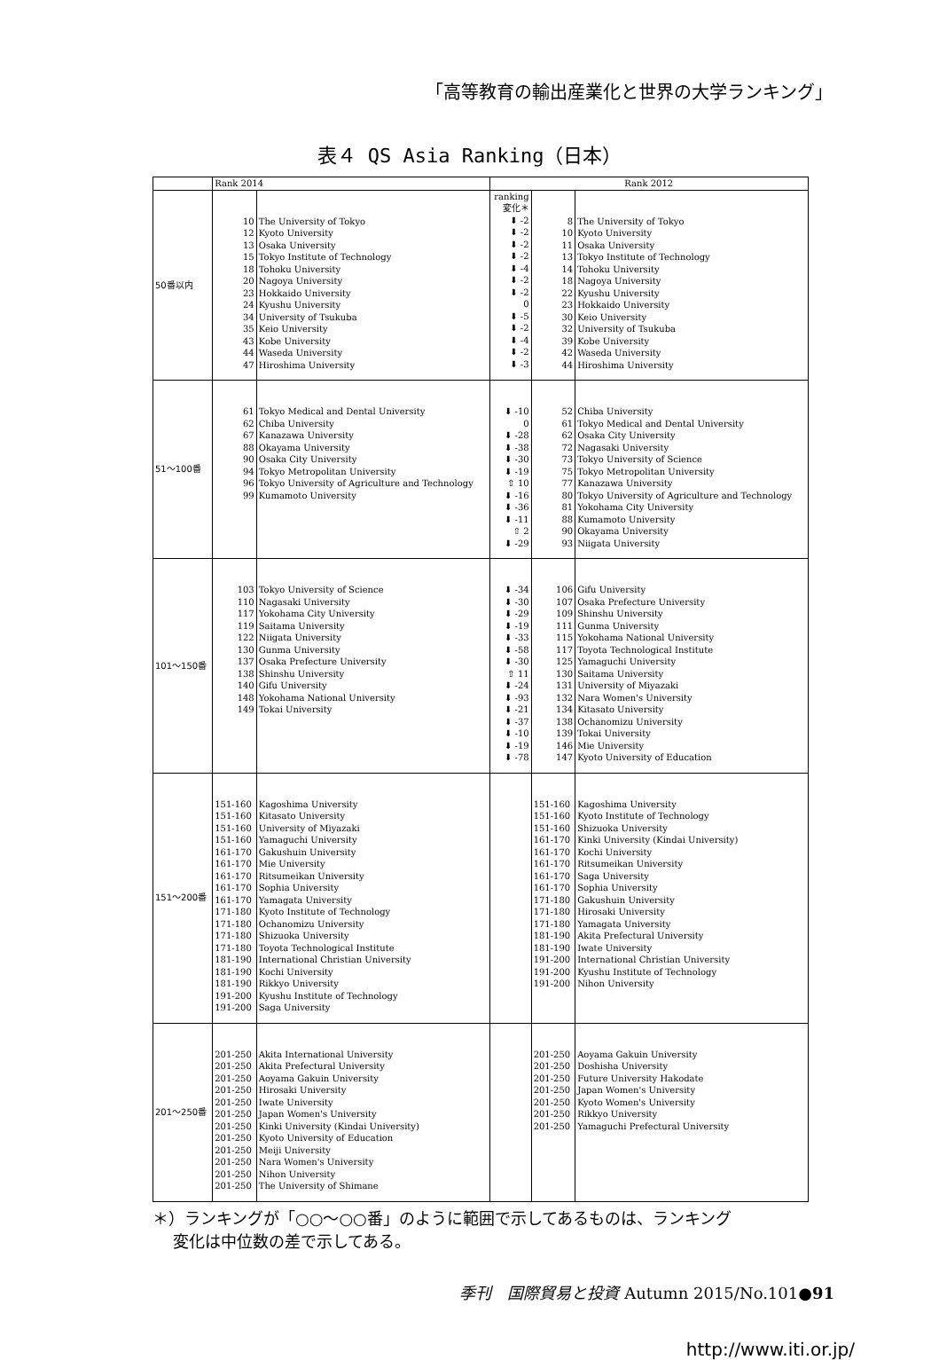「高等教育の輸出産業化と世界の大学ランキング」
表４ QS Asia Ranking（日本）
| | Rank 2014 | | Rank 2012 | | |
| --- | --- | --- | --- | --- | --- |
| 50番以内 | 10 12 13 15 18 20 23 24 34 35 43 44 47 | The University of Tokyo Kyoto University Osaka University Tokyo Institute of Technology Tohoku University Nagoya University Hokkaido University Kyushu University University of Tsukuba Keio University Kobe University Waseda University Hiroshima University | ranking 変化＊ ⬇ -2 ⬇ -2 ⬇ -2 ⬇ -2 ⬇ -4 ⬇ -2 ⬇ -2 0 ⬇ -5 ⬇ -2 ⬇ -4 ⬇ -2 ⬇ -3 | 8 10 11 13 14 18 22 23 30 32 39 42 44 | The University of Tokyo Kyoto University Osaka University Tokyo Institute of Technology Tohoku University Nagoya University Kyushu University Hokkaido University Keio University University of Tsukuba Kobe University Waseda University Hiroshima University |
| 51～100番 | 61 62 67 88 90 94 96 99 | Tokyo Medical and Dental University Chiba University Kanazawa University Okayama University Osaka City University Tokyo Metropolitan University Tokyo University of Agriculture and Technology Kumamoto University | ⬇ -10 0 ⬇ -28 ⬇ -38 ⬇ -30 ⬇ -19 ⇧ 10 ⬇ -16 ⬇ -36 ⬇ -11 ⇧ 2 ⬇ -29 | 52 61 62 72 73 75 77 80 81 88 90 93 | Chiba University Tokyo Medical and Dental University Osaka City University Nagasaki University Tokyo University of Science Tokyo Metropolitan University Kanazawa University Tokyo University of Agriculture and Technology Yokohama City University Kumamoto University Okayama University Niigata University |
| 101～150番 | 103 110 117 119 122 130 137 138 140 148 149 | Tokyo University of Science Nagasaki University Yokohama City University Saitama University Niigata University Gunma University Osaka Prefecture University Shinshu University Gifu University Yokohama National University Tokai University | ⬇ -34 ⬇ -30 ⬇ -29 ⬇ -19 ⬇ -33 ⬇ -58 ⬇ -30 ⇧ 11 ⬇ -24 ⬇ -93 ⬇ -21 ⬇ -37 ⬇ -10 ⬇ -19 ⬇ -78 | 106 107 109 111 115 117 125 130 131 132 134 138 139 146 147 | Gifu University Osaka Prefecture University Shinshu University Gunma University Yokohama National University Toyota Technological Institute Yamaguchi University Saitama University University of Miyazaki Nara Women's University Kitasato University Ochanomizu University Tokai University Mie University Kyoto University of Education |
| 151～200番 | 151-160 151-160 151-160 151-160 161-170 161-170 161-170 161-170 161-170 171-180 171-180 171-180 171-180 181-190 181-190 181-190 191-200 191-200 | Kagoshima University Kitasato University University of Miyazaki Yamaguchi University Gakushuin University Mie University Ritsumeikan University Sophia University Yamagata University Kyoto Institute of Technology Ochanomizu University Shizuoka University Toyota Technological Institute International Christian University Kochi University Rikkyo University Kyushu Institute of Technology Saga University | | 151-160 151-160 151-160 161-170 161-170 161-170 161-170 161-170 171-180 171-180 171-180 181-190 181-190 191-200 191-200 191-200 | Kagoshima University Kyoto Institute of Technology Shizuoka University Kinki University (Kindai University) Kochi University Ritsumeikan University Saga University Sophia University Gakushuin University Hirosaki University Yamagata University Akita Prefectural University Iwate University International Christian University Kyushu Institute of Technology Nihon University |
| 201～250番 | 201-250 201-250 201-250 201-250 201-250 201-250 201-250 201-250 201-250 201-250 201-250 201-250 | Akita International University Akita Prefectural University Aoyama Gakuin University Hirosaki University Iwate University Japan Women's University Kinki University (Kindai University) Kyoto University of Education Meiji University Nara Women's University Nihon University The University of Shimane | | 201-250 201-250 201-250 201-250 201-250 201-250 201-250 | Aoyama Gakuin University Doshisha University Future University Hakodate Japan Women's University Kyoto Women's University Rikkyo University Yamaguchi Prefectural University |
＊）ランキングが「○○～○○番」のように範囲で示してあるものは、ランキング
変化は中位数の差で示してある。
季刊　国際貿易と投資 Autumn 2015/No.101●91
http://www.iti.or.jp/